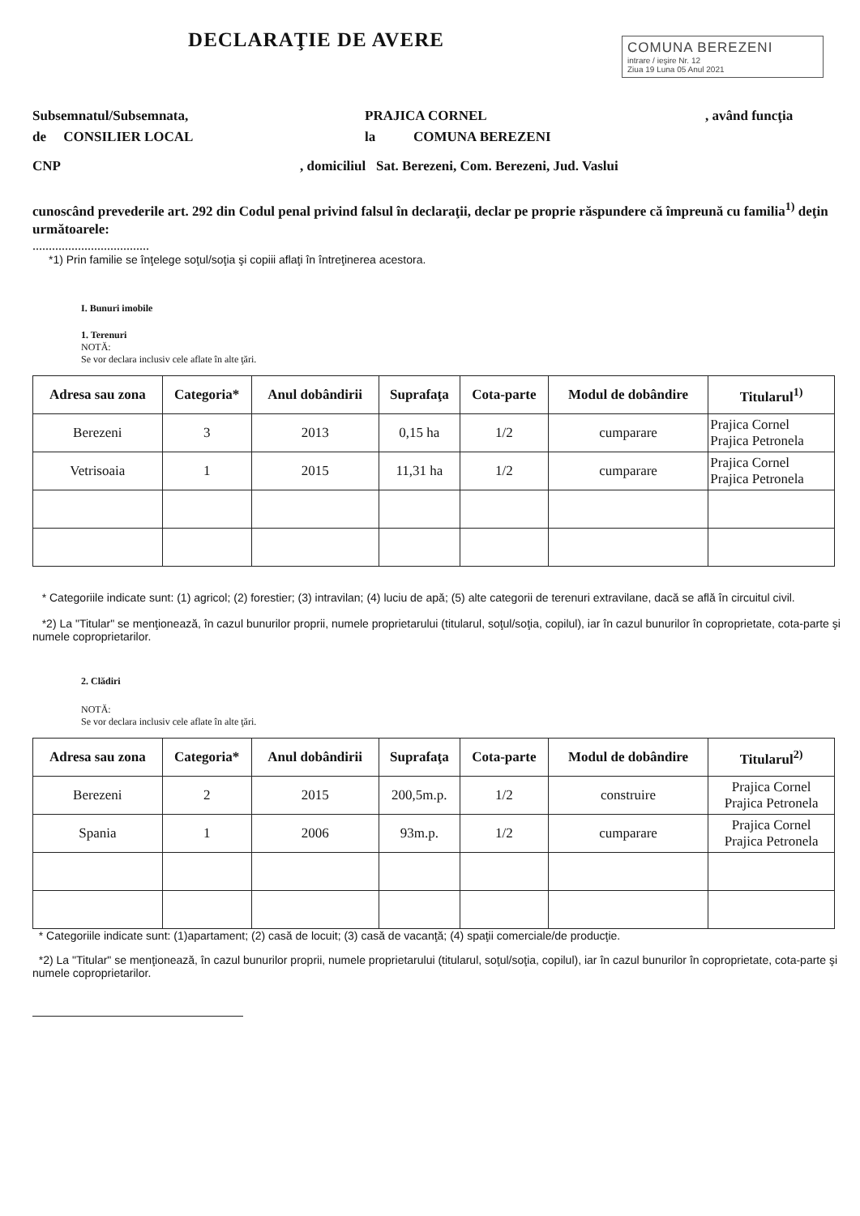DECLARAŢIE DE AVERE
COMUNA BEREZENI
intrare / ieşire Nr. 12
Ziua 19 Luna 05 Anul 2021
Subsemnatul/Subsemnata, PRAJICA CORNEL, având funcţia
de CONSILIER LOCAL la COMUNA BEREZENI
CNP, domiciliul Sat. Berezeni, Com. Berezeni, Jud. Vaslui
cunoscând prevederile art. 292 din Codul penal privind falsul în declaraţii, declar pe proprie răspundere că împreună cu familia<sup>1)</sup> deţin următoarele:
....................................
*1) Prin familie se înţelege soţul/soţia şi copiii aflaţi în întreţinerea acestora.
I. Bunuri imobile
1. Terenuri
NOTĂ:
Se vor declara inclusiv cele aflate în alte ţări.
| Adresa sau zona | Categoria* | Anul dobândirii | Suprafaţa | Cota-parte | Modul de dobândire | Titularul<sup>1)</sup> |
| --- | --- | --- | --- | --- | --- | --- |
| Berezeni | 3 | 2013 | 0,15 ha | 1/2 | cumparare | Prajica Cornel Prajica Petronela |
| Vetrisoaia | 1 | 2015 | 11,31 ha | 1/2 | cumparare | Prajica Cornel Prajica Petronela |
* Categoriile indicate sunt: (1) agricol; (2) forestier; (3) intravilan; (4) luciu de apă; (5) alte categorii de terenuri extravilane, dacă se află în circuitul civil.
*2) La "Titular" se menţionează, în cazul bunurilor proprii, numele proprietarului (titularul, soţul/soţia, copilul), iar în cazul bunurilor în coproprietate, cota-parte şi numele coproprietarilor.
2. Clădiri
NOTĂ:
Se vor declara inclusiv cele aflate în alte ţări.
| Adresa sau zona | Categoria* | Anul dobândirii | Suprafaţa | Cota-parte | Modul de dobândire | Titularul<sup>2)</sup> |
| --- | --- | --- | --- | --- | --- | --- |
| Berezeni | 2 | 2015 | 200,5m.p. | 1/2 | construire | Prajica Cornel Prajica Petronela |
| Spania | 1 | 2006 | 93m.p. | 1/2 | cumparare | Prajica Cornel Prajica Petronela |
* Categoriile indicate sunt: (1)apartament; (2) casă de locuit; (3) casă de vacanţă; (4) spaţii comerciale/de producţie.
*2) La "Titular" se menţionează, în cazul bunurilor proprii, numele proprietarului (titularul, soţul/soţia, copilul), iar în cazul bunurilor în coproprietate, cota-parte şi numele coproprietarilor.